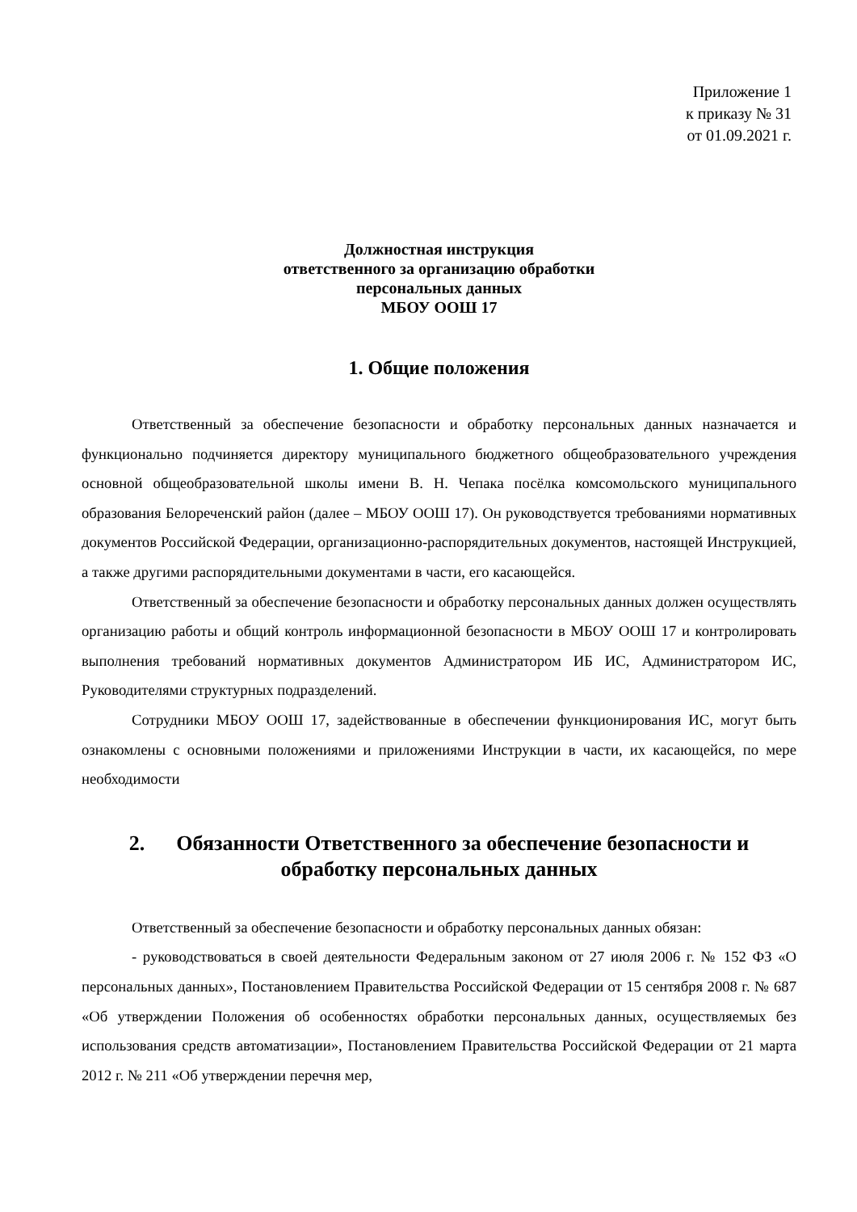Приложение 1
к приказу № 31
от 01.09.2021 г.
Должностная инструкция
ответственного за организацию обработки
персональных данных
МБОУ ООШ 17
1. Общие положения
Ответственный за обеспечение безопасности и обработку персональных данных назначается и функционально подчиняется директору муниципального бюджетного общеобразовательного учреждения основной общеобразовательной школы имени В. Н. Чепака посёлка комсомольского муниципального образования Белореченский район (далее – МБОУ ООШ 17). Он руководствуется требованиями нормативных документов Российской Федерации, организационно-распорядительных документов, настоящей Инструкцией, а также другими распорядительными документами в части, его касающейся.
Ответственный за обеспечение безопасности и обработку персональных данных должен осуществлять организацию работы и общий контроль информационной безопасности в МБОУ ООШ 17 и контролировать выполнения требований нормативных документов Администратором ИБ ИС, Администратором ИС, Руководителями структурных подразделений.
Сотрудники МБОУ ООШ 17, задействованные в обеспечении функционирования ИС, могут быть ознакомлены с основными положениями и приложениями Инструкции в части, их касающейся, по мере необходимости
2. Обязанности Ответственного за обеспечение безопасности и обработку персональных данных
Ответственный за обеспечение безопасности и обработку персональных данных обязан:
- руководствоваться в своей деятельности Федеральным законом от 27 июля 2006 г. № 152 ФЗ «О персональных данных», Постановлением Правительства Российской Федерации от 15 сентября 2008 г. № 687 «Об утверждении Положения об особенностях обработки персональных данных, осуществляемых без использования средств автоматизации», Постановлением Правительства Российской Федерации от 21 марта 2012 г. № 211 «Об утверждении перечня мер,